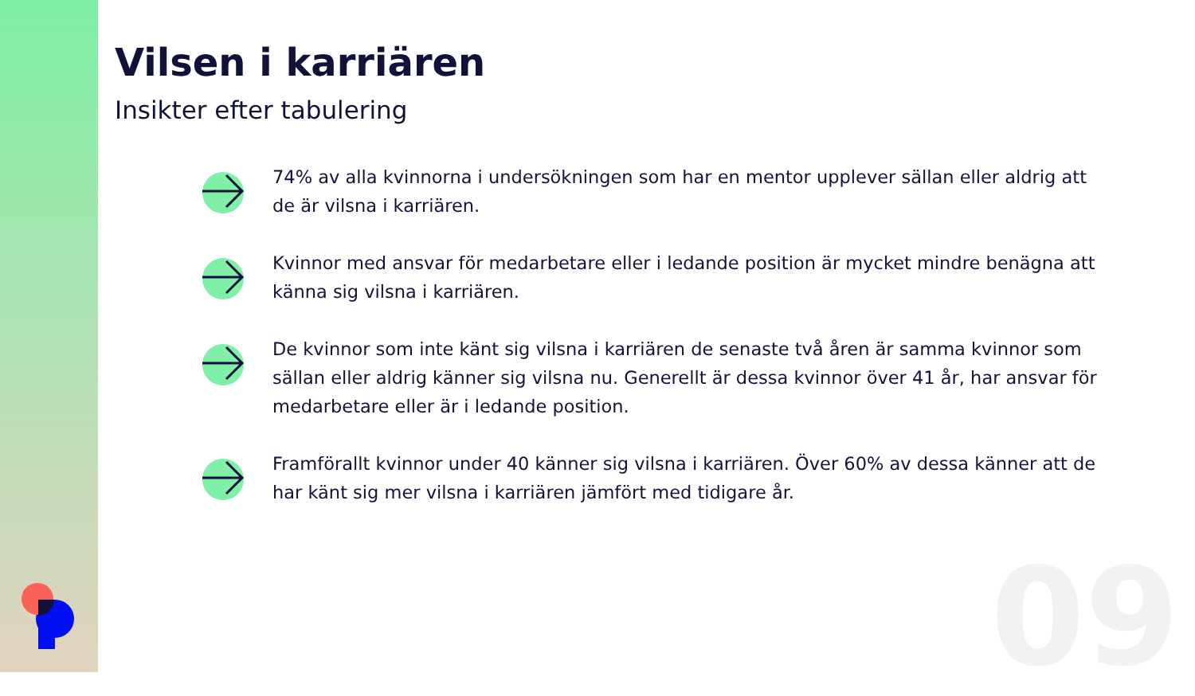Vilsen i karriären
Insikter efter tabulering
74% av alla kvinnorna i undersökningen som har en mentor upplever sällan eller aldrig att de är vilsna i karriären.
Kvinnor med ansvar för medarbetare eller i ledande position är mycket mindre benägna att känna sig vilsna i karriären.
De kvinnor som inte känt sig vilsna i karriären de senaste två åren är samma kvinnor som sällan eller aldrig känner sig vilsna nu. Generellt är dessa kvinnor över 41 år, har ansvar för medarbetare eller är i ledande position.
Framförallt kvinnor under 40 känner sig vilsna i karriären. Över 60% av dessa känner att de har känt sig mer vilsna i karriären jämfört med tidigare år.
09